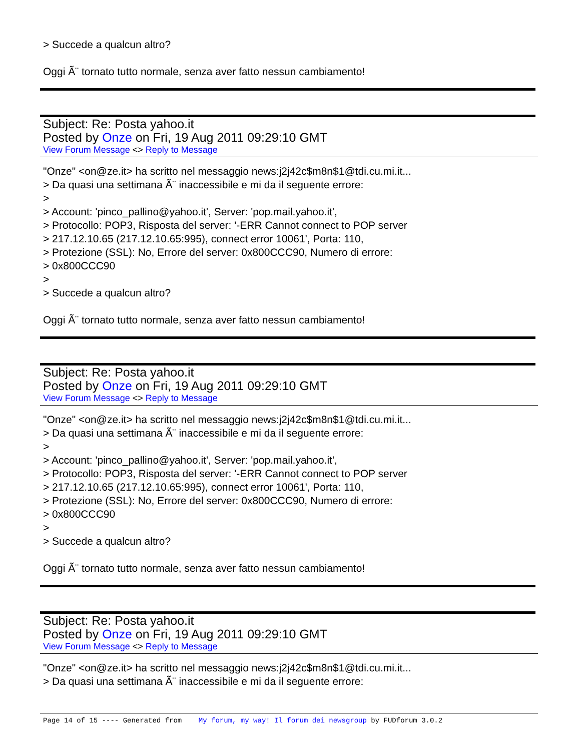> Succede a qualcun altro?
Oggi Ã¨ tornato tutto normale, senza aver fatto nessun cambiamento!
Subject: Re: Posta yahoo.it
Posted by Onze on Fri, 19 Aug 2011 09:29:10 GMT
View Forum Message <> Reply to Message
"Onze" <on@ze.it> ha scritto nel messaggio news:j2j42c$m8n$1@tdi.cu.mi.it...
> Da quasi una settimana Ã¨ inaccessibile e mi da il seguente errore:
>
> Account: 'pinco_pallino@yahoo.it', Server: 'pop.mail.yahoo.it',
> Protocollo: POP3, Risposta del server: '-ERR Cannot connect to POP server
> 217.12.10.65 (217.12.10.65:995), connect error 10061', Porta: 110,
> Protezione (SSL): No, Errore del server: 0x800CCC90, Numero di errore:
> 0x800CCC90
>
> Succede a qualcun altro?
Oggi Ã¨ tornato tutto normale, senza aver fatto nessun cambiamento!
Subject: Re: Posta yahoo.it
Posted by Onze on Fri, 19 Aug 2011 09:29:10 GMT
View Forum Message <> Reply to Message
"Onze" <on@ze.it> ha scritto nel messaggio news:j2j42c$m8n$1@tdi.cu.mi.it...
> Da quasi una settimana Ã¨ inaccessibile e mi da il seguente errore:
>
> Account: 'pinco_pallino@yahoo.it', Server: 'pop.mail.yahoo.it',
> Protocollo: POP3, Risposta del server: '-ERR Cannot connect to POP server
> 217.12.10.65 (217.12.10.65:995), connect error 10061', Porta: 110,
> Protezione (SSL): No, Errore del server: 0x800CCC90, Numero di errore:
> 0x800CCC90
>
> Succede a qualcun altro?
Oggi Ã¨ tornato tutto normale, senza aver fatto nessun cambiamento!
Subject: Re: Posta yahoo.it
Posted by Onze on Fri, 19 Aug 2011 09:29:10 GMT
View Forum Message <> Reply to Message
"Onze" <on@ze.it> ha scritto nel messaggio news:j2j42c$m8n$1@tdi.cu.mi.it...
> Da quasi una settimana Ã¨ inaccessibile e mi da il seguente errore:
Page 14 of 15 ---- Generated from My forum, my way! Il forum dei newsgroup by FUDforum 3.0.2